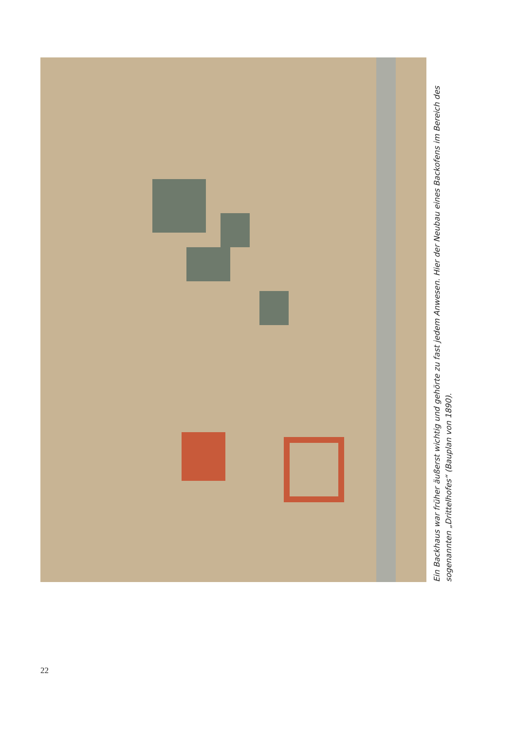Ein Backhaus war früher äußerst wichtig und gehörte zu fast jedem Anwesen. Hier der Neubau eines Backofens im Bereich des sogenannten „Drittelhofes“ (Bauplan von 1890).
22